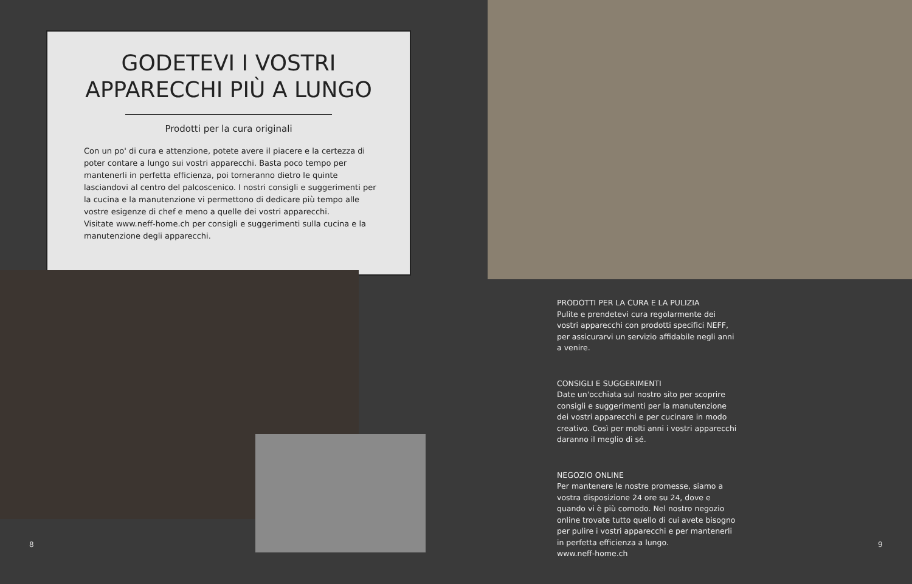GODETEVI I VOSTRI
APPARECCHI PIÙ A LUNGO
Prodotti per la cura originali
Con un po' di cura e attenzione, potete avere il piacere e la certezza di poter contare a lungo sui vostri apparecchi. Basta poco tempo per mantenerli in perfetta efficienza, poi torneranno dietro le quinte lasciandovi al centro del palcoscenico. I nostri consigli e suggerimenti per la cucina e la manutenzione vi permettono di dedicare più tempo alle vostre esigenze di chef e meno a quelle dei vostri apparecchi.
Visitate www.neff-home.ch per consigli e suggerimenti sulla cucina e la manutenzione degli apparecchi.
PRODOTTI PER LA CURA E LA PULIZIA
Pulite e prendetevi cura regolarmente dei vostri apparecchi con prodotti specifici NEFF, per assicurarvi un servizio affidabile negli anni a venire.
CONSIGLI E SUGGERIMENTI
Date un'occhiata sul nostro sito per scoprire consigli e suggerimenti per la manutenzione dei vostri apparecchi e per cucinare in modo creativo. Così per molti anni i vostri apparecchi daranno il meglio di sé.
NEGOZIO ONLINE
Per mantenere le nostre promesse, siamo a vostra disposizione 24 ore su 24, dove e quando vi è più comodo. Nel nostro negozio online trovate tutto quello di cui avete bisogno per pulire i vostri apparecchi e per mantenerli in perfetta efficienza a lungo.
www.neff-home.ch
8 9